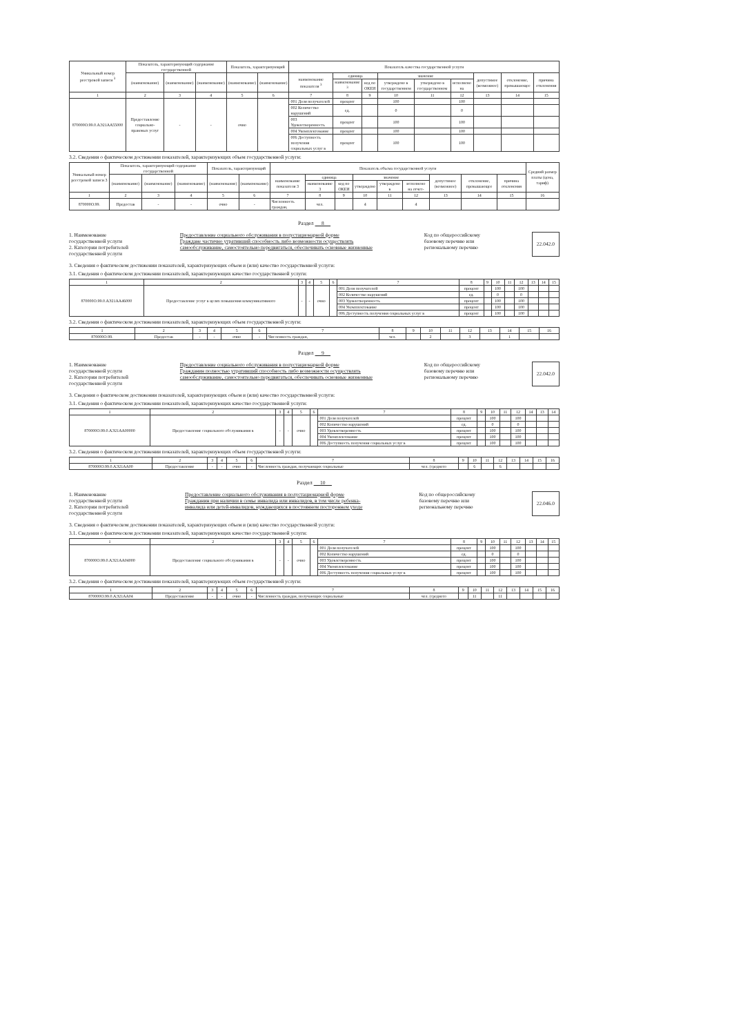| Уникальный номер реестровой записи <sup>3</sup> | Показатель, характеризующий содержание государственной | | | Показатель, характеризующий | | Показатель качества государственной услуги | | | | | | | | |
| --- | --- | --- | --- | --- | --- | --- | --- | --- | --- | --- | --- | --- | --- | --- |
| | (наименование) | (наименование) | (наименование) | (наименование) | (наименование) | наименование показателя <sup>3</sup> | единица | | значение | | | допустимое (возможное) | отклонение, превышающее | причина отклонения |
| | | | | | | | наименование <sup>3</sup> | код по ОКЕИ | утверждено в государственном | утверждено в государственном | исполнено на | | | |
| 1 | 2 | 3 | 4 | 5 | 6 | 7 | 8 | 9 | 10 | 11 | 12 | 13 | 14 | 15 |
| 870000О.99.0.АЭ21АА55000 | Предоставление социально-правовых услуг | - | - | очно | | 001 Доля получателей | процент | | 100 | | 100 | | | |
| | | | | | | 002 Количество нарушений | ед. | | 0 | | 0 | | | |
| | | | | | | 003 Удовлетворенность | процент | | 100 | | 100 | | | |
| | | | | | | 004 Укомплектование | процент | | 100 | | 100 | | | |
| | | | | | | 006 Доступность получения социальных услуг в | процент | | 100 | | 100 | | | |
3.2. Сведения о фактическом достижении показателей, характеризующих объем государственной услуги:
| Уникальный номер реестровой записи 3 | Показатель, характеризующий содержание государственной | | | Показатель, характеризующий | | Показатель объема государственной услуги | | | | | | | | | Средний размер платы (цена, тариф) |
| --- | --- | --- | --- | --- | --- | --- | --- | --- | --- | --- | --- | --- | --- | --- | --- |
| | (наименование) | (наименование) | (наименование) | (наименование) | (наименование) | наименование показателя 3 | единица | | значение | | | допустимое (возможное) | отклонение, превышающее | причина отклонения | |
| | | | | | | | наименование 3 | код по ОКЕИ | утверждено | утверждено в | исполнено на отчет- | | | | |
| 1 | 2 | 3 | 4 | 5 | 6 | 7 | 8 | 9 | 10 | 11 | 12 | 13 | 14 | 15 | 16 |
| 870000О.99. | Предостав | - | - | очно | - | Численность граждан, | чел. | | 4 | | 4 | | | | |
Раздел 8
1. Наименование
государственной услуги
2. Категории потребителей
государственной услуги
Предоставление социального обслуживания в полустационарной форме
Граждане частично утративший способность либо возможности осуществлять
самообслуживание, самостоятельно передвигаться, обеспечивать основные жизненные
Код по общероссийскому
базовому перечню или
региональному перечню
22.042.0
3. Сведения о фактическом достижении показателей, характеризующих объем и (или) качество государственной услуги:
3.1. Сведения о фактическом достижении показателей, характеризующих качество государственной услуги:
| 1 | 2 | 3 | 4 | 5 | 6 | 7 | 8 | 9 | 10 | 11 | 12 | 13 | 14 | 15 |
| 870000О.99.0.АЭ21АА46000 | Предоставление услуг в целях повышения коммуникативного | - | - | очно | | 001 Доля получателей | процент | | 100 | | 100 | | | |
| | | | | | | 002 Количество нарушений | ед. | | 0 | | 0 | | | |
| | | | | | | 003 Удовлетворенность | процент | | 100 | | 100 | | | |
| | | | | | | 004 Укомплектование | процент | | 100 | | 100 | | | |
| | | | | | | 006 Доступность получения социальных услуг в | процент | | 100 | | 100 | | | |
3.2. Сведения о фактическом достижении показателей, характеризующих объем государственной услуги:
| 1 | 2 | 3 | 4 | 5 | 6 | 7 | 8 | 9 | 10 | 11 | 12 | 13 | 14 | 15 | 16 |
| 870000О.99. | Предостав | - | - | очно | - | Численность граждан, | чел. | | 2 | | 3 | | 1 | | |
Раздел 9
1. Наименование
государственной услуги
2. Категории потребителей
государственной услуги
Предоставление социального обслуживания в полустационарной форме
Гражданин полностью утративший способность либо возможности осуществлять
самообслуживание, самостоятельно передвигаться, обеспечивать основные жизненные
Код по общероссийскому
базовому перечню или
региональному перечню
22.042.0
3. Сведения о фактическом достижении показателей, характеризующих объем и (или) качество государственной услуги:
3.1. Сведения о фактическом достижении показателей, характеризующих качество государственной услуги:
| 1 | 2 | 3 | 4 | 5 | 6 | 7 | 8 | 9 | 10 | 11 | 12 | 14 | 13 | 14 |
| 870000О.99.0.АЭ21АА00000 | Предоставление социального обслуживания в | - | - | очно | | 001 Доля получателей | процент | | 100 | | 100 | | | |
| | | | | | | 002 Количество нарушений | ед. | | 0 | | 0 | | | |
| | | | | | | 003 Удовлетворенность | процент | | 100 | | 100 | | | |
| | | | | | | 004 Укомплектование | процент | | 100 | | 100 | | | |
| | | | | | | 006 Доступность получения социальных услуг в | процент | | 100 | | 100 | | | |
3.2. Сведения о фактическом достижении показателей, характеризующих объем государственной услуги:
| 1 | 2 | 3 | 4 | 5 | 6 | 7 | 8 | 9 | 10 | 11 | 12 | 13 | 14 | 15 | 16 |
| 870000О.99.0.АЭ21АА00 | Предоставление | - | - | очно | - | Численность граждан, получающих социальные | чел. (среднего | | 6 | | 6 | | | | |
Раздел 10
1. Наименование
государственной услуги
2. Категории потребителей
государственной услуги
Предоставление социального обслуживания в полустационарной форме
Гражданин при наличии в семье инвалида или инвалидов, в том числе ребенка-
инвалида или детей-инвалидов, нуждающихся в постоянном постороннем уходе
Код по общероссийскому
базовому перечню или
региональному перечню
22.046.0
3. Сведения о фактическом достижении показателей, характеризующих объем и (или) качество государственной услуги:
3.1. Сведения о фактическом достижении показателей, характеризующих качество государственной услуги:
| 1 | 2 | 3 | 4 | 5 | 6 | 7 | 8 | 9 | 10 | 11 | 12 | 13 | 14 | 15 |
| 870000О.99.0.АЭ21АА04000 | Предоставление социального обслуживания в | - | - | очно | | 001 Доля получателей | процент | | 100 | | 100 | | | |
| | | | | | | 002 Количество нарушений | ед. | | 0 | | 0 | | | |
| | | | | | | 003 Удовлетворенность | процент | | 100 | | 100 | | | |
| | | | | | | 004 Укомплектование | процент | | 100 | | 100 | | | |
| | | | | | | 006 Доступность получения социальных услуг в | процент | | 100 | | 100 | | | |
3.2. Сведения о фактическом достижении показателей, характеризующих объем государственной услуги:
| 1 | 2 | 3 | 4 | 5 | 6 | 7 | 8 | 9 | 10 | 11 | 12 | 13 | 14 | 15 | 16 |
| 870000О.99.0.АЭ21АА04 | Предоставление | - | - | очно | - | Численность граждан, получающих социальные | чел. (среднего | | 11 | | 11 | | | | |